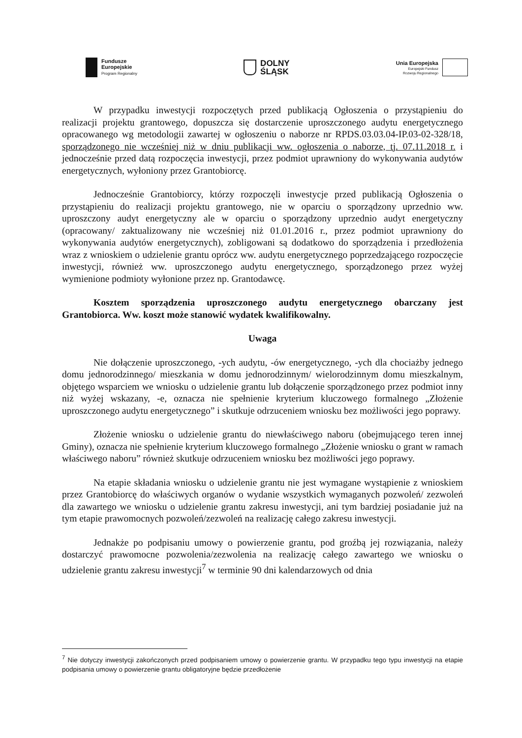Fundusze
Europejskie
Program Regionalny
DOLNY
ŚLĄSK
Unia Europejska
Europejski Fundusz
Rozwoju Regionalnego
W przypadku inwestycji rozpoczętych przed publikacją Ogłoszenia o przystąpieniu do realizacji projektu grantowego, dopuszcza się dostarczenie uproszczonego audytu energetycznego opracowanego wg metodologii zawartej w ogłoszeniu o naborze nr RPDS.03.03.04-IP.03-02-328/18, sporządzonego nie wcześniej niż w dniu publikacji ww. ogłoszenia o naborze, tj. 07.11.2018 r. i jednocześnie przed datą rozpoczęcia inwestycji, przez podmiot uprawniony do wykonywania audytów energetycznych, wyłoniony przez Grantobiorcę.
Jednocześnie Grantobiorcy, którzy rozpoczęli inwestycje przed publikacją Ogłoszenia o przystąpieniu do realizacji projektu grantowego, nie w oparciu o sporządzony uprzednio ww. uproszczony audyt energetyczny ale w oparciu o sporządzony uprzednio audyt energetyczny (opracowany/ zaktualizowany nie wcześniej niż 01.01.2016 r., przez podmiot uprawniony do wykonywania audytów energetycznych), zobligowani są dodatkowo do sporządzenia i przedłożenia wraz z wnioskiem o udzielenie grantu oprócz ww. audytu energetycznego poprzedzającego rozpoczęcie inwestycji, również ww. uproszczonego audytu energetycznego, sporządzonego przez wyżej wymienione podmioty wyłonione przez np. Grantodawcę.
Kosztem sporządzenia uproszczonego audytu energetycznego obarczany jest Grantobiorca. Ww. koszt może stanowić wydatek kwalifikowalny.
Uwaga
Nie dołączenie uproszczonego, -ych audytu, -ów energetycznego, -ych dla chociażby jednego domu jednorodzinnego/ mieszkania w domu jednorodzinnym/ wielorodzinnym domu mieszkalnym, objętego wsparciem we wniosku o udzielenie grantu lub dołączenie sporządzonego przez podmiot inny niż wyżej wskazany, -e, oznacza nie spełnienie kryterium kluczowego formalnego „Złożenie uproszczonego audytu energetycznego” i skutkuje odrzuceniem wniosku bez możliwości jego poprawy.
Złożenie wniosku o udzielenie grantu do niewłaściwego naboru (obejmującego teren innej Gminy), oznacza nie spełnienie kryterium kluczowego formalnego „Złożenie wniosku o grant w ramach właściwego naboru” również skutkuje odrzuceniem wniosku bez możliwości jego poprawy.
Na etapie składania wniosku o udzielenie grantu nie jest wymagane wystąpienie z wnioskiem przez Grantobiorcę do właściwych organów o wydanie wszystkich wymaganych pozwoleń/ zezwoleń dla zawartego we wniosku o udzielenie grantu zakresu inwestycji, ani tym bardziej posiadanie już na tym etapie prawomocnych pozwoleń/zezwoleń na realizację całego zakresu inwestycji.
Jednakże po podpisaniu umowy o powierzenie grantu, pod groźbą jej rozwiązania, należy dostarczyć prawomocne pozwolenia/zezwolenia na realizację całego zawartego we wniosku o udzielenie grantu zakresu inwestycji<sup>7</sup> w terminie 90 dni kalendarzowych od dnia
<sup>7</sup> Nie dotyczy inwestycji zakończonych przed podpisaniem umowy o powierzenie grantu. W przypadku tego typu inwestycji na etapie podpisania umowy o powierzenie grantu obligatoryjne będzie przedłożenie